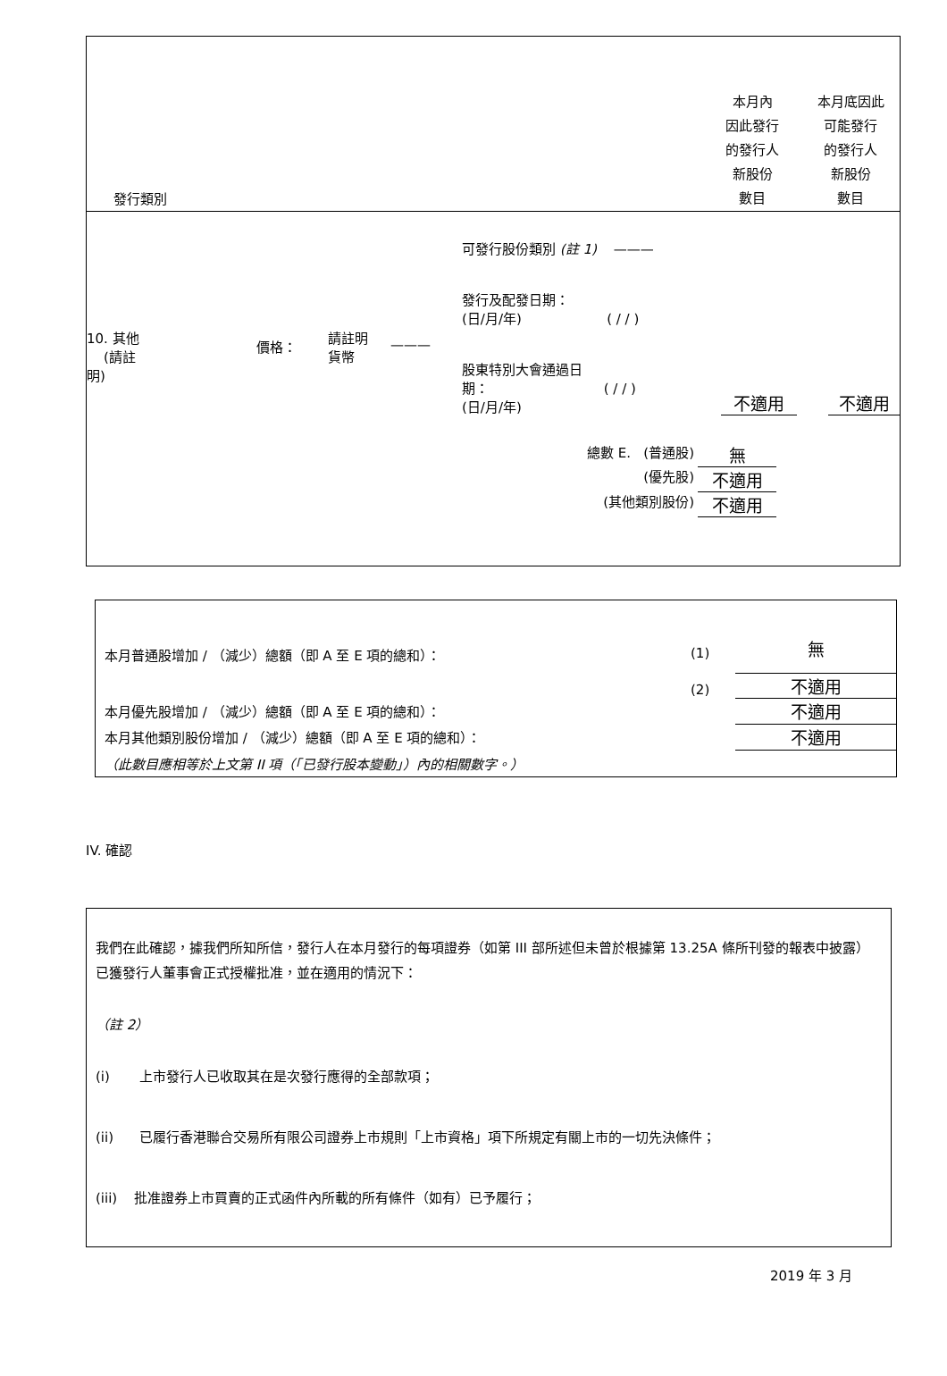| 發行類別 | 本月內 因此發行 的發行人 新股份 數目 | 本月底因此 可能發行 的發行人 新股份 數目 |
| --- | --- | --- |
| 10. 其他 (請註明) | | 價格： | 請註明 貨幣 | ——— | 可發行股份類別 (註 1) ——— 發行及配發日期： (日/月/年) ( / / ) 股東特別大會通過日 期： ( / / ) (日/月/年) | 不適用 | | 不適用 |
| 總數 E. (普通股) | 無 |
| (優先股) | 不適用 |
| (其他類別股份) | 不適用 |
| 本月普通股增加 / （減少）總額（即 A 至 E 項的總和）： | (1) | 無 |
| | (2) | 不適用 |
| 本月優先股增加 / （減少）總額（即 A 至 E 項的總和）： | | 不適用 |
| 本月其他類別股份增加 / （減少）總額（即 A 至 E 項的總和）： | | 不適用 |
| （此數目應相等於上文第 II 項（「已發行股本變動」）內的相關數字。） | | |
IV. 確認
我們在此確認，據我們所知所信，發行人在本月發行的每項證券（如第 III 部所述但未曾於根據第 13.25A 條所刊發的報表中披露）已獲發行人董事會正式授權批准，並在適用的情況下：
（註 2）
(i) 上市發行人已收取其在是次發行應得的全部款項；
(ii) 已履行香港聯合交易所有限公司證券上市規則「上市資格」項下所規定有關上市的一切先決條件；
(iii) 批准證券上市買賣的正式函件內所載的所有條件（如有）已予履行；
2019 年 3 月